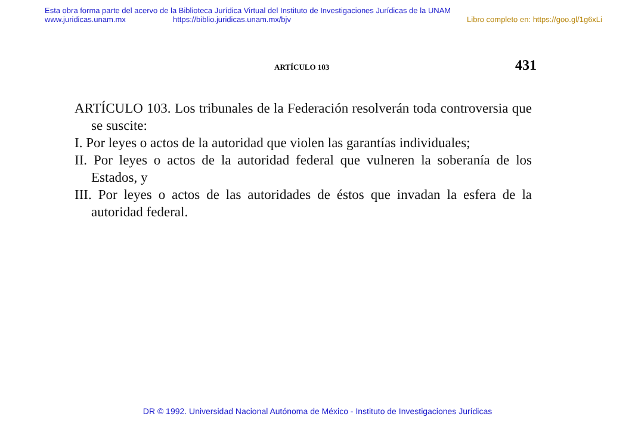Esta obra forma parte del acervo de la Biblioteca Jurídica Virtual del Instituto de Investigaciones Jurídicas de la UNAM
www.juridicas.unam.mx https://biblio.juridicas.unam.mx/bjv Libro completo en: https://goo.gl/1g6xLi
ARTÍCULO 103 431
ARTÍCULO 103. Los tribunales de la Federación resolverán toda controversia que se suscite:
I. Por leyes o actos de la autoridad que violen las garantías individuales;
II. Por leyes o actos de la autoridad federal que vulneren la soberanía de los Estados, y
III. Por leyes o actos de las autoridades de éstos que invadan la esfera de la autoridad federal.
DR © 1992. Universidad Nacional Autónoma de México - Instituto de Investigaciones Jurídicas